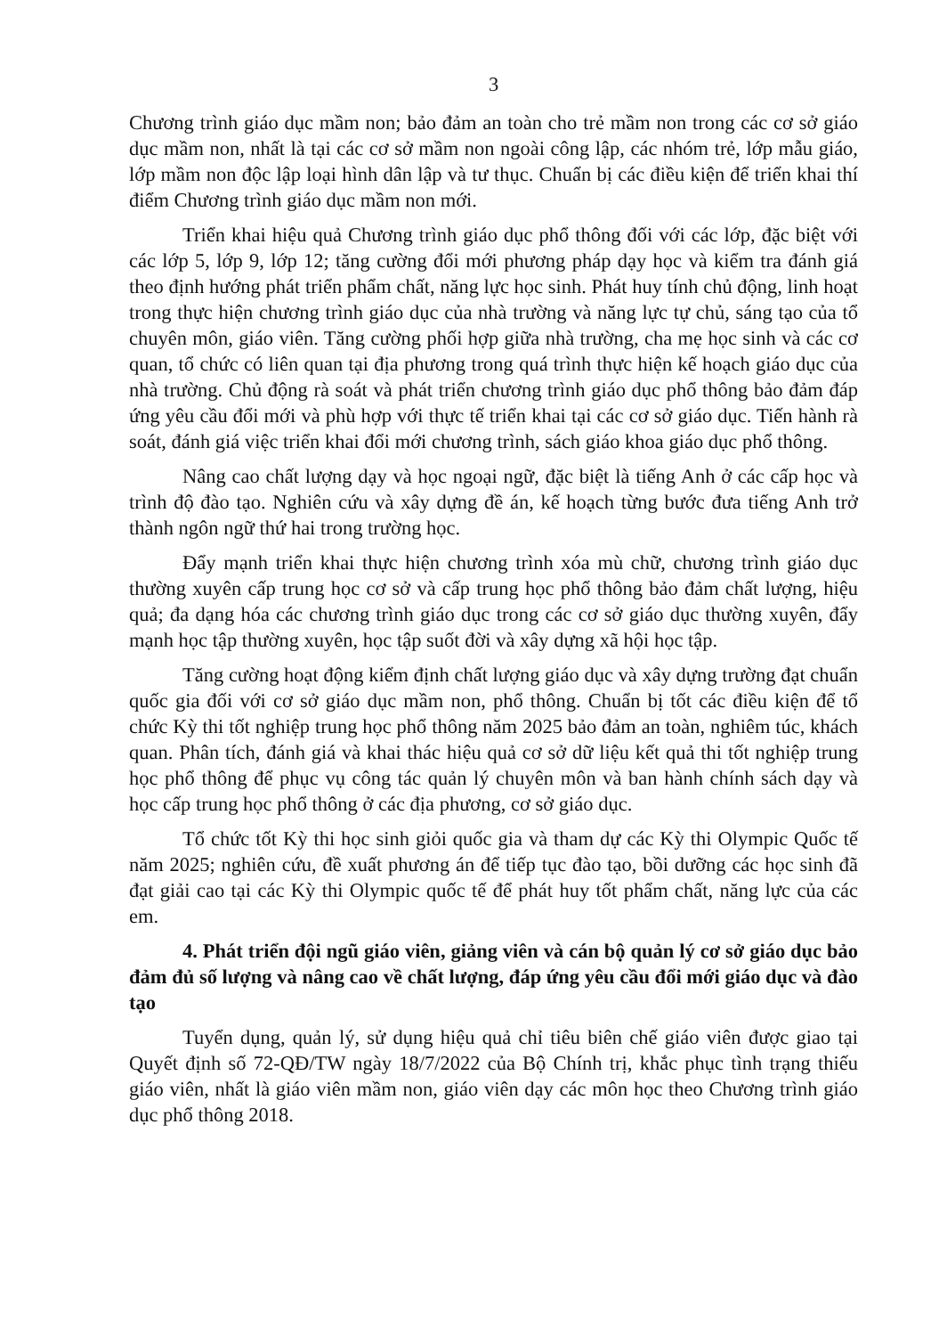3
Chương trình giáo dục mầm non; bảo đảm an toàn cho trẻ mầm non trong các cơ sở giáo dục mầm non, nhất là tại các cơ sở mầm non ngoài công lập, các nhóm trẻ, lớp mẫu giáo, lớp mầm non độc lập loại hình dân lập và tư thục. Chuẩn bị các điều kiện để triển khai thí điểm Chương trình giáo dục mầm non mới.
Triển khai hiệu quả Chương trình giáo dục phổ thông đối với các lớp, đặc biệt với các lớp 5, lớp 9, lớp 12; tăng cường đổi mới phương pháp dạy học và kiểm tra đánh giá theo định hướng phát triển phẩm chất, năng lực học sinh. Phát huy tính chủ động, linh hoạt trong thực hiện chương trình giáo dục của nhà trường và năng lực tự chủ, sáng tạo của tổ chuyên môn, giáo viên. Tăng cường phối hợp giữa nhà trường, cha mẹ học sinh và các cơ quan, tổ chức có liên quan tại địa phương trong quá trình thực hiện kế hoạch giáo dục của nhà trường. Chủ động rà soát và phát triển chương trình giáo dục phổ thông bảo đảm đáp ứng yêu cầu đổi mới và phù hợp với thực tế triển khai tại các cơ sở giáo dục. Tiến hành rà soát, đánh giá việc triển khai đổi mới chương trình, sách giáo khoa giáo dục phổ thông.
Nâng cao chất lượng dạy và học ngoại ngữ, đặc biệt là tiếng Anh ở các cấp học và trình độ đào tạo. Nghiên cứu và xây dựng đề án, kế hoạch từng bước đưa tiếng Anh trở thành ngôn ngữ thứ hai trong trường học.
Đẩy mạnh triển khai thực hiện chương trình xóa mù chữ, chương trình giáo dục thường xuyên cấp trung học cơ sở và cấp trung học phổ thông bảo đảm chất lượng, hiệu quả; đa dạng hóa các chương trình giáo dục trong các cơ sở giáo dục thường xuyên, đẩy mạnh học tập thường xuyên, học tập suốt đời và xây dựng xã hội học tập.
Tăng cường hoạt động kiểm định chất lượng giáo dục và xây dựng trường đạt chuẩn quốc gia đối với cơ sở giáo dục mầm non, phổ thông. Chuẩn bị tốt các điều kiện để tổ chức Kỳ thi tốt nghiệp trung học phổ thông năm 2025 bảo đảm an toàn, nghiêm túc, khách quan. Phân tích, đánh giá và khai thác hiệu quả cơ sở dữ liệu kết quả thi tốt nghiệp trung học phổ thông để phục vụ công tác quản lý chuyên môn và ban hành chính sách dạy và học cấp trung học phổ thông ở các địa phương, cơ sở giáo dục.
Tổ chức tốt Kỳ thi học sinh giỏi quốc gia và tham dự các Kỳ thi Olympic Quốc tế năm 2025; nghiên cứu, đề xuất phương án để tiếp tục đào tạo, bồi dưỡng các học sinh đã đạt giải cao tại các Kỳ thi Olympic quốc tế để phát huy tốt phẩm chất, năng lực của các em.
4. Phát triển đội ngũ giáo viên, giảng viên và cán bộ quản lý cơ sở giáo dục bảo đảm đủ số lượng và nâng cao về chất lượng, đáp ứng yêu cầu đổi mới giáo dục và đào tạo
Tuyển dụng, quản lý, sử dụng hiệu quả chỉ tiêu biên chế giáo viên được giao tại Quyết định số 72-QĐ/TW ngày 18/7/2022 của Bộ Chính trị, khắc phục tình trạng thiếu giáo viên, nhất là giáo viên mầm non, giáo viên dạy các môn học theo Chương trình giáo dục phổ thông 2018.